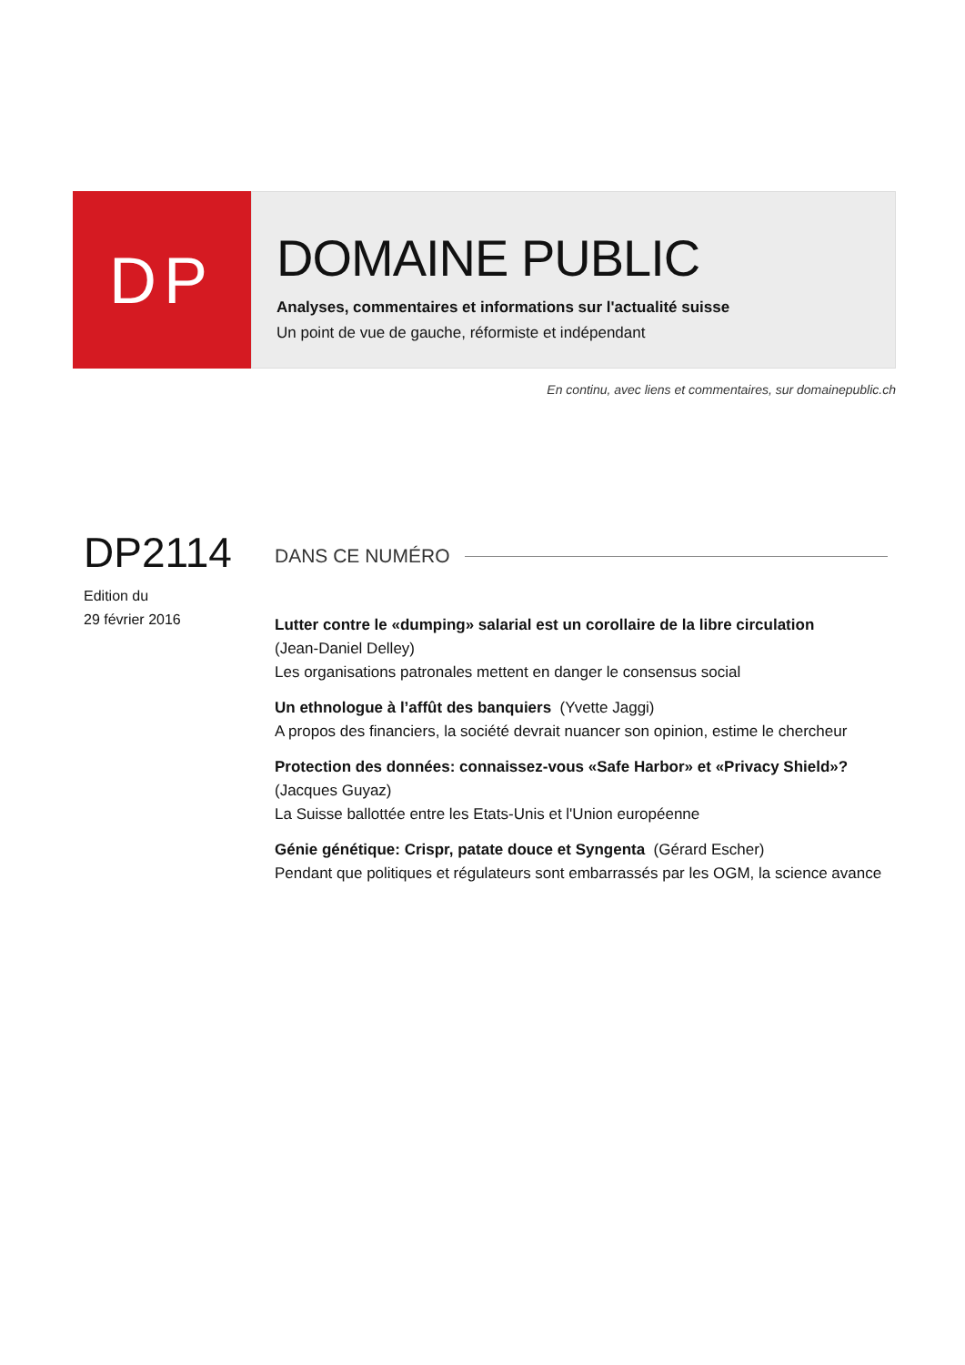DP
DOMAINE PUBLIC
Analyses, commentaires et informations sur l'actualité suisse
Un point de vue de gauche, réformiste et indépendant
En continu, avec liens et commentaires, sur domainepublic.ch
DP2114
Edition du
29 février 2016
DANS CE NUMÉRO
Lutter contre le «dumping» salarial est un corollaire de la libre circulation
(Jean-Daniel Delley)
Les organisations patronales mettent en danger le consensus social
Un ethnologue à l’affût des banquiers (Yvette Jaggi)
A propos des financiers, la société devrait nuancer son opinion, estime le chercheur
Protection des données: connaissez-vous «Safe Harbor» et «Privacy Shield»?
(Jacques Guyaz)
La Suisse ballottée entre les Etats-Unis et l'Union européenne
Génie génétique: Crispr, patate douce et Syngenta (Gérard Escher)
Pendant que politiques et régulateurs sont embarrassés par les OGM, la science avance